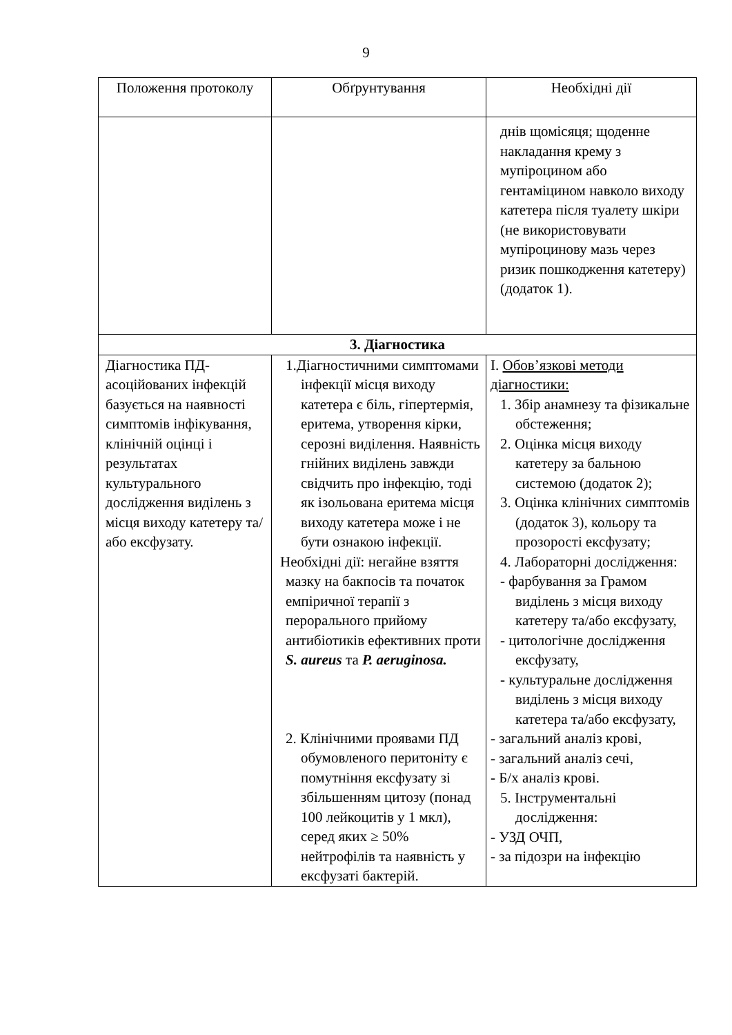9
| Положення протоколу | Обґрунтування | Необхідні дії |
| --- | --- | --- |
| | | днів щомісяця; щоденне накладання крему з мупіроцином або гентаміцином навколо виходу катетера після туалету шкіри (не використовувати мупіроцинову мазь через ризик пошкодження катетеру) (додаток 1). |
| 3. Діагностика | | |
| Діагностика ПД-асоційованих інфекцій базується на наявності симптомів інфікування, клінічній оцінці і результатах культурального дослідження виділень з місця виходу катетеру та/або ексфузату. | 1.Діагностичними симптомами інфекції місця виходу катетера є біль, гіпертермія, еритема, утворення кірки, серозні виділення. Наявність гнійних виділень завжди свідчить про інфекцію, тоді як ізольована еритема місця виходу катетера може і не бути ознакою інфекції. Необхідні дії: негайне взяття мазку на бакпосів та початок емпіричної терапії з перорального прийому антибіотиків ефективних проти S. aureus та P. aeruginosa. 2. Клінічними проявами ПД обумовленого перитоніту є помутніння ексфузату зі збільшенням цитозу (понад 100 лейкоцитів у 1 мкл), серед яких ≥ 50% нейтрофілів та наявність у ексфузаті бактерій. | I. Обов’язкові методи діагностики: 1. Збір анамнезу та фізикальне обстеження; 2. Оцінка місця виходу катетеру за бальною системою (додаток 2); 3. Оцінка клінічних симптомів (додаток 3), кольору та прозорості ексфузату; 4. Лабораторні дослідження: - фарбування за Грамом виділень з місця виходу катетеру та/або ексфузату, - цитологічне дослідження ексфузату, - культуральне дослідження виділень з місця виходу катетера та/або ексфузату, - загальний аналіз крові, - загальний аналіз сечі, - Б/х аналіз крові. 5. Інструментальні дослідження: - УЗД ОЧП, - за підозри на інфекцію |